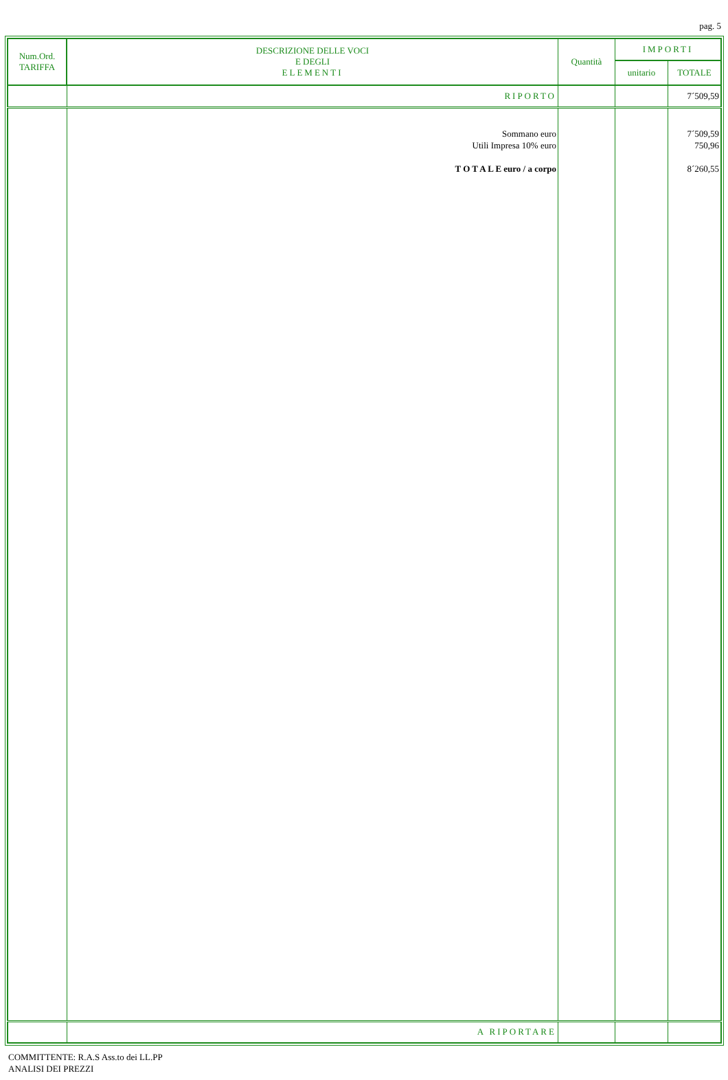pag. 5
| Num.Ord. TARIFFA | DESCRIZIONE DELLE VOCI E DEGLI ELEMENTI | Quantità | IMPORTI | |
| --- | --- | --- | --- | --- |
| | | | unitario | TOTALE |
| | RIPORTO | | | 7´509,59 |
| | Sommano euro Utili Impresa 10% euro T O T A L E euro / a corpo | | | 7´509,59 750,96 8´260,55 |
| | A RIPORTARE | | | |
COMMITTENTE: R.A.S Ass.to dei LL.PP
ANALISI DEI PREZZI